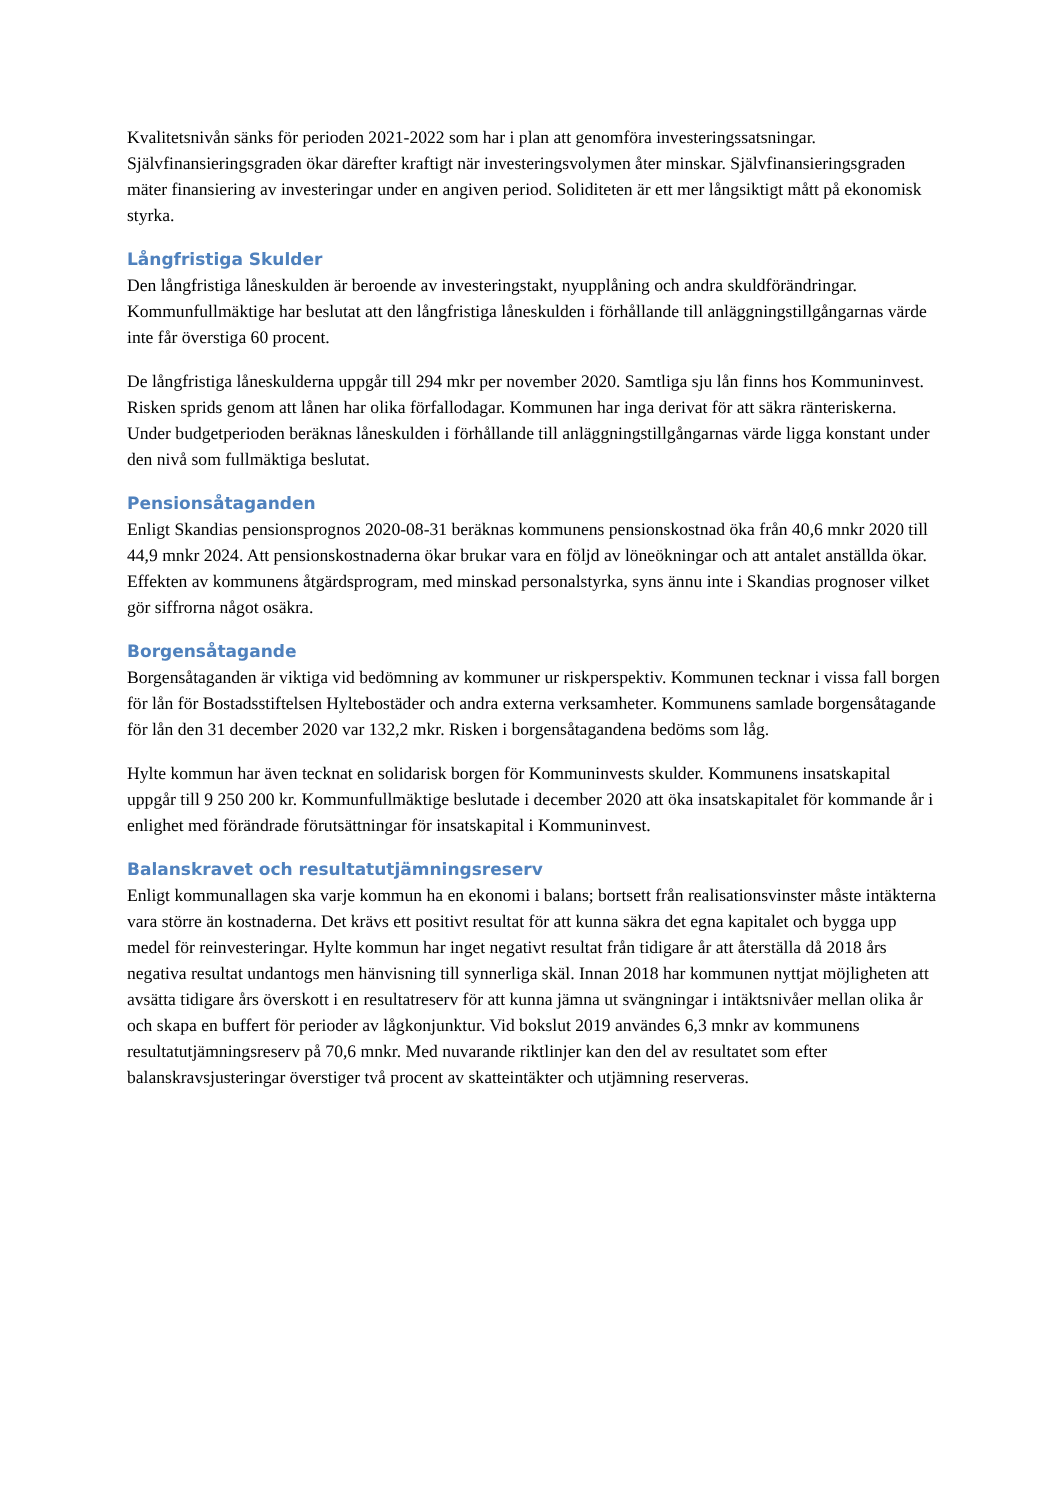Kvalitetsnivån sänks för perioden 2021-2022 som har i plan att genomföra investeringssatsningar. Självfinansieringsgraden ökar därefter kraftigt när investeringsvolymen åter minskar. Självfinansieringsgraden mäter finansiering av investeringar under en angiven period. Soliditeten är ett mer långsiktigt mått på ekonomisk styrka.
Långfristiga Skulder
Den långfristiga låneskulden är beroende av investeringstakt, nyupplåning och andra skuldförändringar. Kommunfullmäktige har beslutat att den långfristiga låneskulden i förhållande till anläggningstillgångarnas värde inte får överstiga 60 procent.
De långfristiga låneskulderna uppgår till 294 mkr per november 2020. Samtliga sju lån finns hos Kommuninvest. Risken sprids genom att lånen har olika förfallodagar. Kommunen har inga derivat för att säkra ränteriskerna. Under budgetperioden beräknas låneskulden i förhållande till anläggningstillgångarnas värde ligga konstant under den nivå som fullmäktiga beslutat.
Pensionsåtaganden
Enligt Skandias pensionsprognos 2020-08-31 beräknas kommunens pensionskostnad öka från 40,6 mnkr 2020 till 44,9 mnkr 2024. Att pensionskostnaderna ökar brukar vara en följd av löneökningar och att antalet anställda ökar. Effekten av kommunens åtgärdsprogram, med minskad personalstyrka, syns ännu inte i Skandias prognoser vilket gör siffrorna något osäkra.
Borgensåtagande
Borgensåtaganden är viktiga vid bedömning av kommuner ur riskperspektiv. Kommunen tecknar i vissa fall borgen för lån för Bostadsstiftelsen Hyltebostäder och andra externa verksamheter. Kommunens samlade borgensåtagande för lån den 31 december 2020 var 132,2 mkr. Risken i borgensåtagandena bedöms som låg.
Hylte kommun har även tecknat en solidarisk borgen för Kommuninvests skulder. Kommunens insatskapital uppgår till 9 250 200 kr. Kommunfullmäktige beslutade i december 2020 att öka insatskapitalet för kommande år i enlighet med förändrade förutsättningar för insatskapital i Kommuninvest.
Balanskravet och resultatutjämningsreserv
Enligt kommunallagen ska varje kommun ha en ekonomi i balans; bortsett från realisationsvinster måste intäkterna vara större än kostnaderna. Det krävs ett positivt resultat för att kunna säkra det egna kapitalet och bygga upp medel för reinvesteringar. Hylte kommun har inget negativt resultat från tidigare år att återställa då 2018 års negativa resultat undantogs men hänvisning till synnerliga skäl. Innan 2018 har kommunen nyttjat möjligheten att avsätta tidigare års överskott i en resultatreserv för att kunna jämna ut svängningar i intäktsnivåer mellan olika år och skapa en buffert för perioder av lågkonjunktur. Vid bokslut 2019 användes 6,3 mnkr av kommunens resultatutjämningsreserv på 70,6 mnkr. Med nuvarande riktlinjer kan den del av resultatet som efter balanskravsjusteringar överstiger två procent av skatteintäkter och utjämning reserveras.